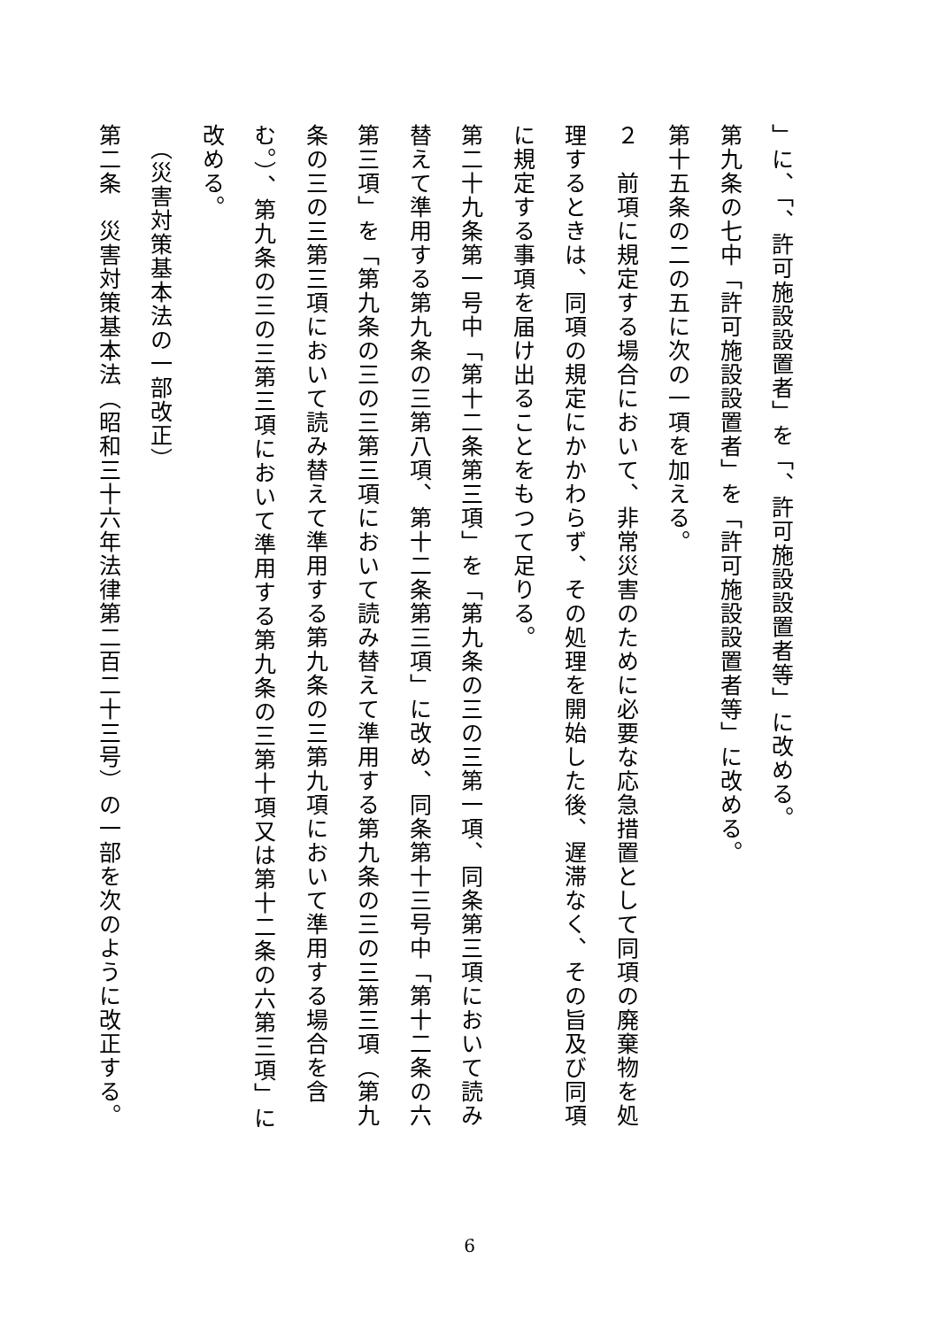」に、「、許可施設設置者」を「、許可施設設置者等」に改める。
第九条の七中「許可施設設置者」を「許可施設設置者等」に改める。
第十五条の二の五に次の一項を加える。
２　前項に規定する場合において、非常災害のために必要な応急措置として同項の廃棄物を処理するときは、同項の規定にかかわらず、その処理を開始した後、遅滞なく、その旨及び同項に規定する事項を届け出ることをもつて足りる。
第二十九条第一号中「第十二条第三項」を「第九条の三の三第一項、同条第三項において読み替えて準用する第九条の三第八項、第十二条第三項」に改め、同条第十三号中「第十二条の六第三項」を「第九条の三の三第三項において読み替えて準用する第九条の三の三第三項（第九条の三の三第三項において読み替えて準用する第九条の三第九項において準用する場合を含む。）、第九条の三の三第三項において準用する第九条の三第十項又は第十二条の六第三項」に改める。
　（災害対策基本法の一部改正）
第二条　災害対策基本法（昭和三十六年法律第二百二十三号）の一部を次のように改正する。
6